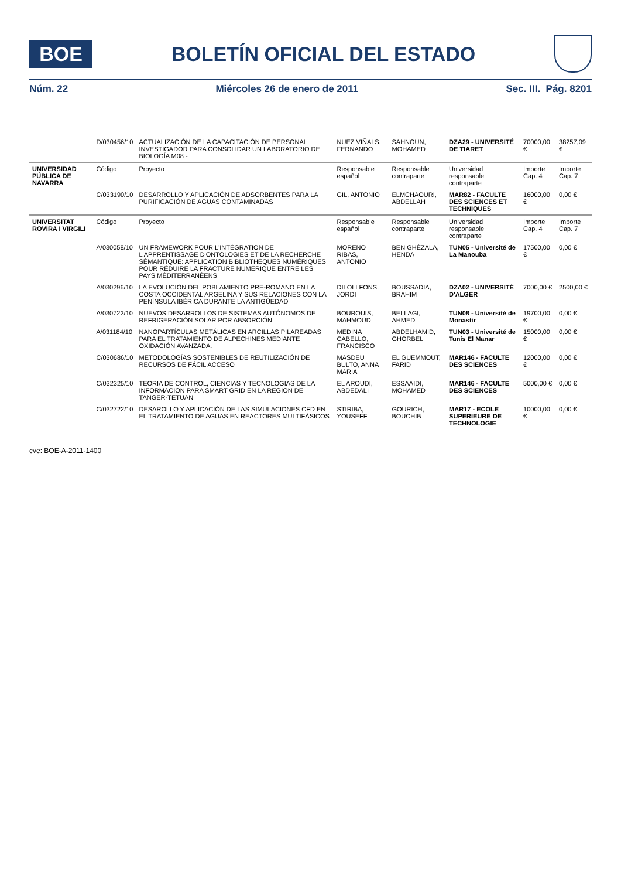BOE
BOLETÍN OFICIAL DEL ESTADO
Núm. 22 Miércoles 26 de enero de 2011 Sec. III. Pág. 8201
| | D/030456/10 | ACTUALIZACIÓN DE LA CAPACITACIÓN DE PERSONAL INVESTIGADOR PARA CONSOLIDAR UN LABORATORIO DE BIOLOGÍA M08 - | NUEZ VIÑALS, FERNANDO | SAHNOUN, MOHAMED | DZA29 - UNIVERSITÉ DE TIARET | 70000,00 € | 38257,09 € |
| UNIVERSIDAD PÚBLICA DE NAVARRA | Código | Proyecto | Responsable español | Responsable contraparte | Universidad responsable contraparte | Importe Cap. 4 | Importe Cap. 7 |
| | C/033190/10 | DESARROLLO Y APLICACIÓN DE ADSORBENTES PARA LA PURIFICACIÓN DE AGUAS CONTAMINADAS | GIL, ANTONIO | ELMCHAOURI, ABDELLAH | MAR82 - FACULTE DES SCIENCES ET TECHNIQUES | 16000,00 € | 0,00 € |
| UNIVERSITAT ROVIRA I VIRGILI | Código | Proyecto | Responsable español | Responsable contraparte | Universidad responsable contraparte | Importe Cap. 4 | Importe Cap. 7 |
| | A/030058/10 | UN FRAMEWORK POUR L'INTÉGRATION DE L'APPRENTISSAGE D'ONTOLOGIES ET DE LA RECHERCHE SÉMANTIQUE: APPLICATION BIBLIOTHÈQUES NUMÉRIQUES POUR RÉDUIRE LA FRACTURE NUMÉRIQUE ENTRE LES PAYS MÉDITERRANÉENS | MORENO RIBAS, ANTONIO | BEN GHÉZALA, HENDA | TUN05 - Université de La Manouba | 17500,00 € | 0,00 € |
| | A/030296/10 | LA EVOLUCIÓN DEL POBLAMIENTO PRE-ROMANO EN LA COSTA OCCIDENTAL ARGELINA Y SUS RELACIONES CON LA PENÍNSULA IBÉRICA DURANTE LA ANTIGÜEDAD | DILOLI FONS, JORDI | BOUSSADIA, BRAHIM | DZA02 - UNIVERSITÉ D'ALGER | 7000,00 € | 2500,00 € |
| | A/030722/10 | NUEVOS DESARROLLOS DE SISTEMAS AUTÓNOMOS DE REFRIGERACIÓN SOLAR POR ABSORCIÓN | BOUROUIS, MAHMOUD | BELLAGI, AHMED | TUN08 - Université de Monastir | 19700,00 € | 0,00 € |
| | A/031184/10 | NANOPARTÍCULAS METÁLICAS EN ARCILLAS PILAREADAS PARA EL TRATAMIENTO DE ALPECHINES MEDIANTE OXIDACIÓN AVANZADA. | MEDINA CABELLO, FRANCISCO | ABDELHAMID, GHORBEL | TUN03 - Université de Tunis El Manar | 15000,00 € | 0,00 € |
| | C/030686/10 | METODOLOGÍAS SOSTENIBLES DE REUTILIZACIÓN DE RECURSOS DE FÁCIL ACCESO | MASDEU BULTO, ANNA MARIA | EL GUEMMOUT, FARID | MAR146 - FACULTE DES SCIENCES | 12000,00 € | 0,00 € |
| | C/032325/10 | TEORIA DE CONTROL, CIENCIAS Y TECNOLOGIAS DE LA INFORMACION PARA SMART GRID EN LA REGION DE TANGER-TETUAN | EL AROUDI, ABDEDALI | ESSAAIDI, MOHAMED | MAR146 - FACULTE DES SCIENCES | 5000,00 € | 0,00 € |
| | C/032722/10 | DESAROLLO Y APLICACIÓN DE LAS SIMULACIONES CFD EN EL TRATAMIENTO DE AGUAS EN REACTORES MULTIFÁSICOS | STIRIBA, YOUSEFF | GOURICH, BOUCHIB | MAR17 - ECOLE SUPERIEURE DE TECHNOLOGIE | 10000,00 € | 0,00 € |
cve: BOE-A-2011-1400